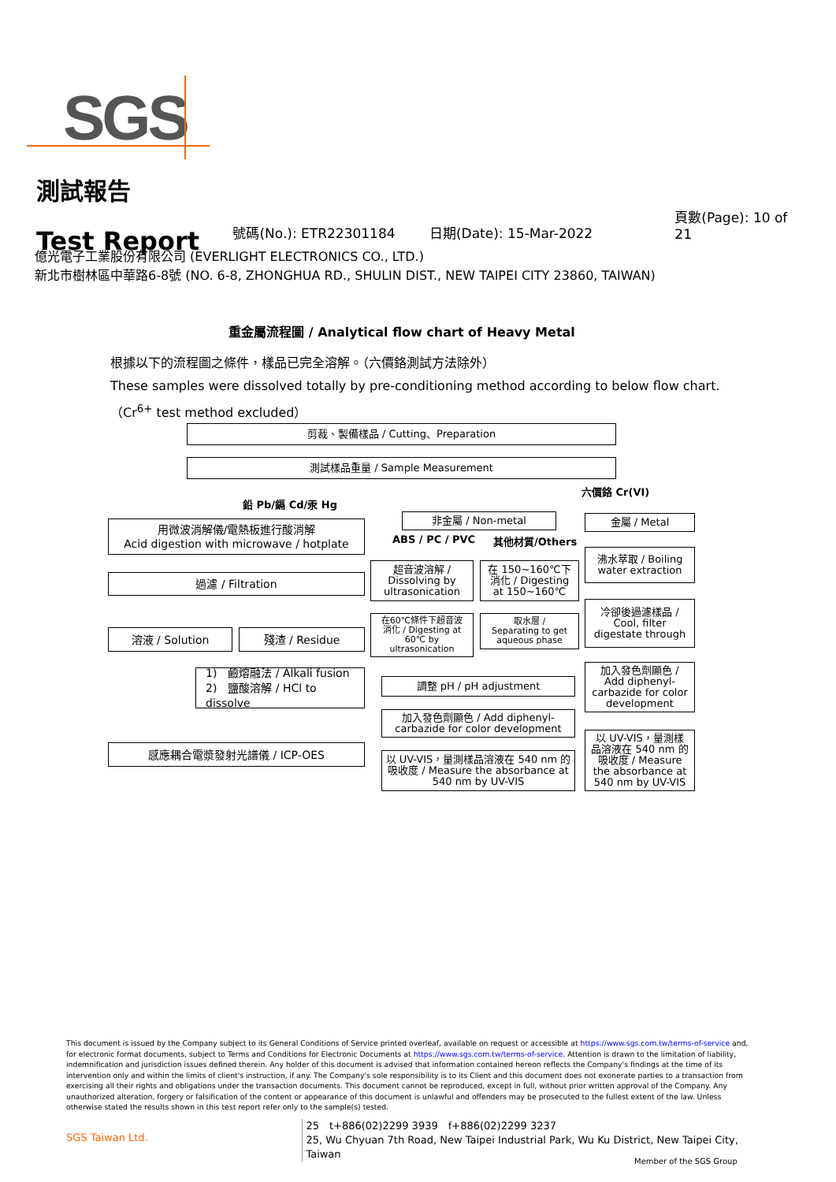SGS
測試報告
Test Report
號碼(No.): ETR22301184
日期(Date): 15-Mar-2022
頁數(Page): 10 of 21
億光電子工業股份有限公司 (EVERLIGHT ELECTRONICS CO., LTD.)
新北市樹林區中華路6-8號 (NO. 6-8, ZHONGHUA RD., SHULIN DIST., NEW TAIPEI CITY 23860, TAIWAN)
重金屬流程圖 / Analytical flow chart of Heavy Metal
根據以下的流程圖之條件，樣品已完全溶解。（六價鉻測試方法除外）
These samples were dissolved totally by pre-conditioning method according to below flow chart.
（Cr<sup>6+</sup> test method excluded）
剪裁、製備樣品 / Cutting、Preparation
測試樣品重量 / Sample Measurement
鉛 Pb/鎘 Cd/汞 Hg
六價鉻 Cr(VI)
用微波消解儀/電熱板進行酸消解
Acid digestion with microwave / hotplate
非金屬 / Non-metal
ABS / PC / PVC 其他材質/Others
金屬 / Metal
超音波溶解 /
Dissolving by
ultrasonication
在 150~160℃下
消化 / Digesting
at 150~160℃
沸水萃取 / Boiling
water extraction
過濾 / Filtration
在60℃條件下超音波
消化 / Digesting at
60℃ by
ultrasonication
取水層 /
Separating to get
aqueous phase
冷卻後過濾樣品 /
Cool, filter
digestate through
溶液 / Solution 殘渣 / Residue
加入發色劑顯色 /
Add diphenyl-
carbazide for color
development
1)　鹼熔融法 / Alkali fusion
2)　鹽酸溶解 / HCl to dissolve
調整 pH / pH adjustment
加入發色劑顯色 / Add diphenyl-
carbazide for color development
以 UV-VIS，量測樣
品溶液在 540 nm 的
吸收度 / Measure
the absorbance at
540 nm by UV-VIS
感應耦合電漿發射光譜儀 / ICP-OES
以 UV-VIS，量測樣品溶液在 540 nm 的
吸收度 / Measure the absorbance at
540 nm by UV-VIS
This document is issued by the Company subject to its General Conditions of Service printed overleaf, available on request or accessible at https://www.sgs.com.tw/terms-of-service and, for electronic format documents, subject to Terms and Conditions for Electronic Documents at https://www.sgs.com.tw/terms-of-service. Attention is drawn to the limitation of liability, indemnification and jurisdiction issues defined therein. Any holder of this document is advised that information contained hereon reflects the Company's findings at the time of its intervention only and within the limits of client's instruction, if any. The Company's sole responsibility is to its Client and this document does not exonerate parties to a transaction from exercising all their rights and obligations under the transaction documents. This document cannot be reproduced, except in full, without prior written approval of the Company. Any unauthorized alteration, forgery or falsification of the content or appearance of this document is unlawful and offenders may be prosecuted to the fullest extent of the law. Unless otherwise stated the results shown in this test report refer only to the sample(s) tested.
SGS Taiwan Ltd.
25　t+886(02)2299 3939　f+886(02)2299 3237
25, Wu Chyuan 7th Road, New Taipei Industrial Park, Wu Ku District, New Taipei City, Taiwan
Member of the SGS Group